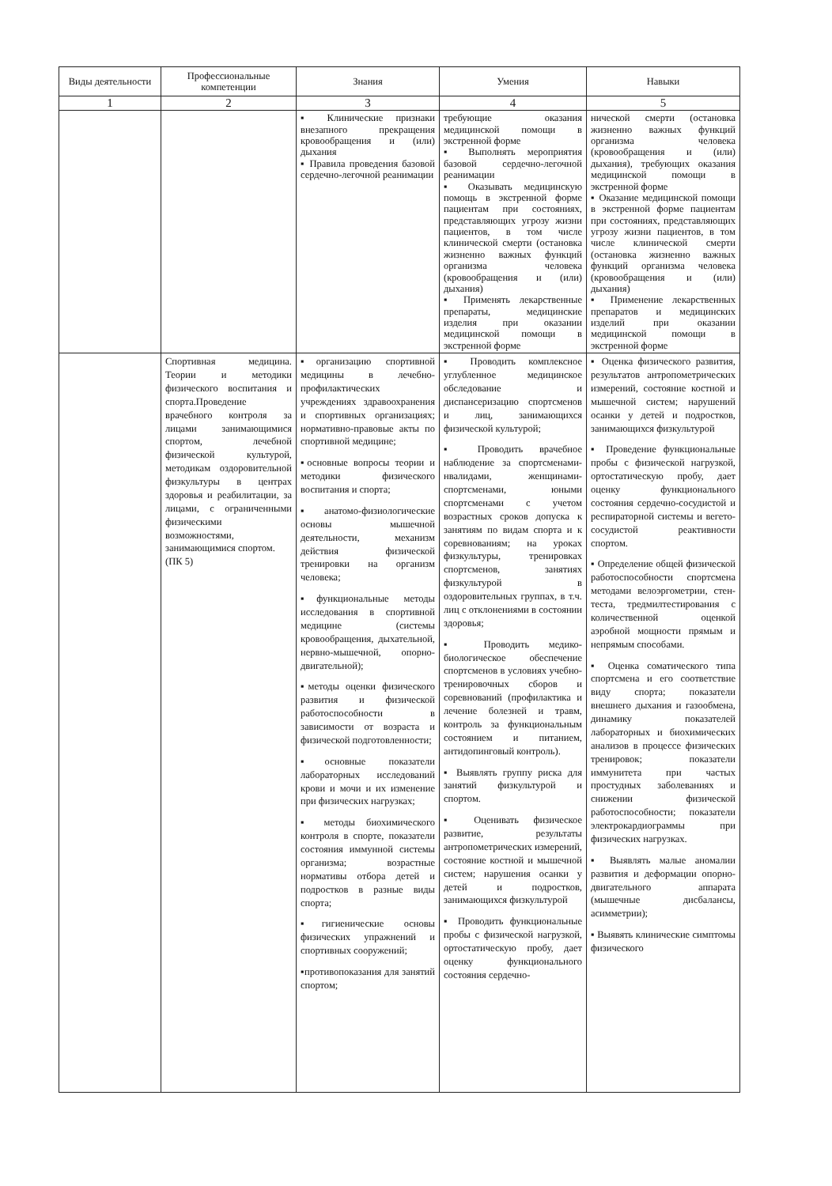| Виды деятельности | Профессиональные компетенции | Знания | Умения | Навыки |
| --- | --- | --- | --- | --- |
| 1 | 2 | 3 | 4 | 5 |
| | | ▪ Клинические признаки внезапного прекращения кровообращения и (или) дыхания ▪ Правила проведения базовой сердечно-легочной реанимации | требующие оказания медицинской помощи в экстренной форме ▪ Выполнять мероприятия базовой сердечно-легочной реанимации ▪ Оказывать медицинскую помощь в экстренной форме пациентам при состояниях, представляющих угрозу жизни пациентов, в том числе клинической смерти (остановка жизненно важных функций организма человека (кровообращения и (или) дыхания) ▪ Применять лекарственные препараты, медицинские изделия при оказании медицинской помощи в экстренной форме | нической смерти (остановка жизненно важных функций организма человека (кровообращения и (или) дыхания), требующих оказания медицинской помощи в экстренной форме ▪ Оказание медицинской помощи в экстренной форме пациентам при состояниях, представляющих угрозу жизни пациентов, в том числе клинической смерти (остановка жизненно важных функций организма человека (кровообращения и (или) дыхания) ▪ Применение лекарственных препаратов и медицинских изделий при оказании медицинской помощи в экстренной форме |
| | Спортивная медицина. Теории и методики физического воспитания и спорта.Проведение врачебного контроля за лицами занимающимися спортом, лечебной физической культурой, методикам оздоровительной физкультуры в центрах здоровья и реабилитации, за лицами, с ограниченными физическими возможностями, занимающимися спортом. (ПК 5) | ▪организацию спортивной медицины в лечебно-профилактических учреждениях здравоохранения и спортивных организациях; нормативно-правовые акты по спортивной медицине; ▪основные вопросы теории и методики физического воспитания и спорта; ▪анатомо-физиологические основы мышечной деятельности, механизм действия физической тренировки на организм человека; ▪функциональные методы исследования в спортивной медицине (системы кровообращения, дыхательной, нервно-мышечной, опорно-двигательной); ▪методы оценки физического развития и физической работоспособности в зависимости от возраста и физической подготовленности; ▪основные показатели лабораторных исследований крови и мочи и их изменение при физических нагрузках; ▪ методы биохимического контроля в спорте, показатели состояния иммунной системы организма; возрастные нормативы отбора детей и подростков в разные виды спорта; ▪гигиенические основы физических упражнений и спортивных сооружений; ▪противопоказания для занятий спортом; | ▪ Проводить комплексное углубленное медицинское обследование и диспансеризацию спортсменов и лиц, занимающихся физической культурой; ▪ Проводить врачебное наблюдение за спортсменами- нвалидами, женщинами-спортсменами, юными спортсменами с учетом возрастных сроков допуска к занятиям по видам спорта и к соревнованиям; на уроках физкультуры, тренировках спортсменов, занятиях физкультурой в оздоровительных группах, в т.ч. лиц с отклонениями в состоянии здоровья; ▪ Проводить медико-биологическое обеспечение спортсменов в условиях учебно-тренировочных сборов и соревнований (профилактика и лечение болезней и травм, контроль за функциональным состоянием и питанием, антидопинговый контроль). ▪ Выявлять группу риска для занятий физкультурой и спортом. ▪ Оценивать физическое развитие, результаты антропометрических измерений, состояние костной и мышечной систем; нарушения осанки у детей и подростков, занимающихся физкультурой ▪ Проводить функциональные пробы с физической нагрузкой, ортостатическую пробу, дает оценку функционального состояния сердечно- | ▪ Оценка физического развития, результатов антропометрических измерений, состояние костной и мышечной систем; нарушений осанки у детей и подростков, занимающихся физкультурой ▪ Проведение функциональные пробы с физической нагрузкой, ортостатическую пробу, дает оценку функционального состояния сердечно-сосудистой и респираторной системы и вегето-сосудистой реактивности спортом. ▪ Определение общей физической работоспособности спортсмена методами велоэргометрии, стен-теста, тредмилтестирования с количественной оценкой аэробной мощности прямым и непрямым способами. ▪ Оценка соматического типа спортсмена и его соответствие виду спорта; показатели внешнего дыхания и газообмена, динамику показателей лабораторных и биохимических анализов в процессе физических тренировок; показатели иммунитета при частых простудных заболеваниях и снижении физической работоспособности; показатели электрокардиограммы при физических нагрузках. ▪ Выявлять малые аномалии развития и деформации опорно-двигательного аппарата (мышечные дисбалансы, асимметрии); ▪ Выявять клинические симптомы физического |